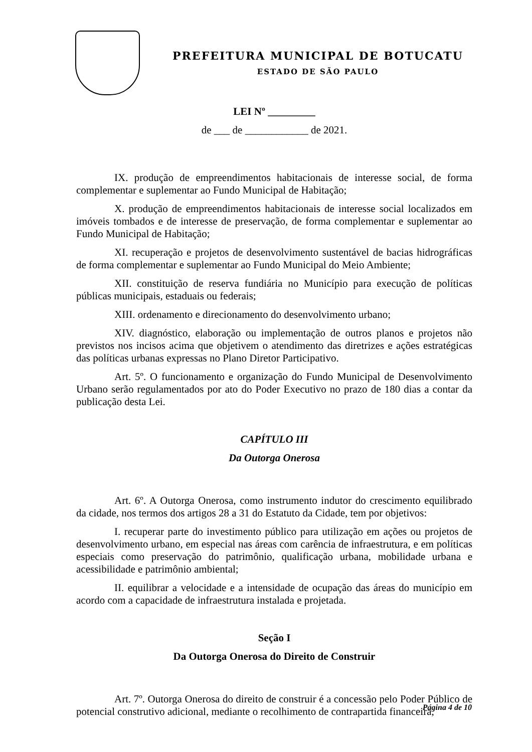PREFEITURA MUNICIPAL DE BOTUCATU
ESTADO DE SÃO PAULO
LEI Nº _________
de ___ de ____________ de 2021.
IX. produção de empreendimentos habitacionais de interesse social, de forma complementar e suplementar ao Fundo Municipal de Habitação;
X. produção de empreendimentos habitacionais de interesse social localizados em imóveis tombados e de interesse de preservação, de forma complementar e suplementar ao Fundo Municipal de Habitação;
XI. recuperação e projetos de desenvolvimento sustentável de bacias hidrográficas de forma complementar e suplementar ao Fundo Municipal do Meio Ambiente;
XII. constituição de reserva fundiária no Município para execução de políticas públicas municipais, estaduais ou federais;
XIII. ordenamento e direcionamento do desenvolvimento urbano;
XIV. diagnóstico, elaboração ou implementação de outros planos e projetos não previstos nos incisos acima que objetivem o atendimento das diretrizes e ações estratégicas das políticas urbanas expressas no Plano Diretor Participativo.
Art. 5º. O funcionamento e organização do Fundo Municipal de Desenvolvimento Urbano serão regulamentados por ato do Poder Executivo no prazo de 180 dias a contar da publicação desta Lei.
CAPÍTULO III
Da Outorga Onerosa
Art. 6º. A Outorga Onerosa, como instrumento indutor do crescimento equilibrado da cidade, nos termos dos artigos 28 a 31 do Estatuto da Cidade, tem por objetivos:
I. recuperar parte do investimento público para utilização em ações ou projetos de desenvolvimento urbano, em especial nas áreas com carência de infraestrutura, e em políticas especiais como preservação do patrimônio, qualificação urbana, mobilidade urbana e acessibilidade e patrimônio ambiental;
II. equilibrar a velocidade e a intensidade de ocupação das áreas do município em acordo com a capacidade de infraestrutura instalada e projetada.
Seção I
Da Outorga Onerosa do Direito de Construir
Art. 7º. Outorga Onerosa do direito de construir é a concessão pelo Poder Público de potencial construtivo adicional, mediante o recolhimento de contrapartida financeira,
Página 4 de 10